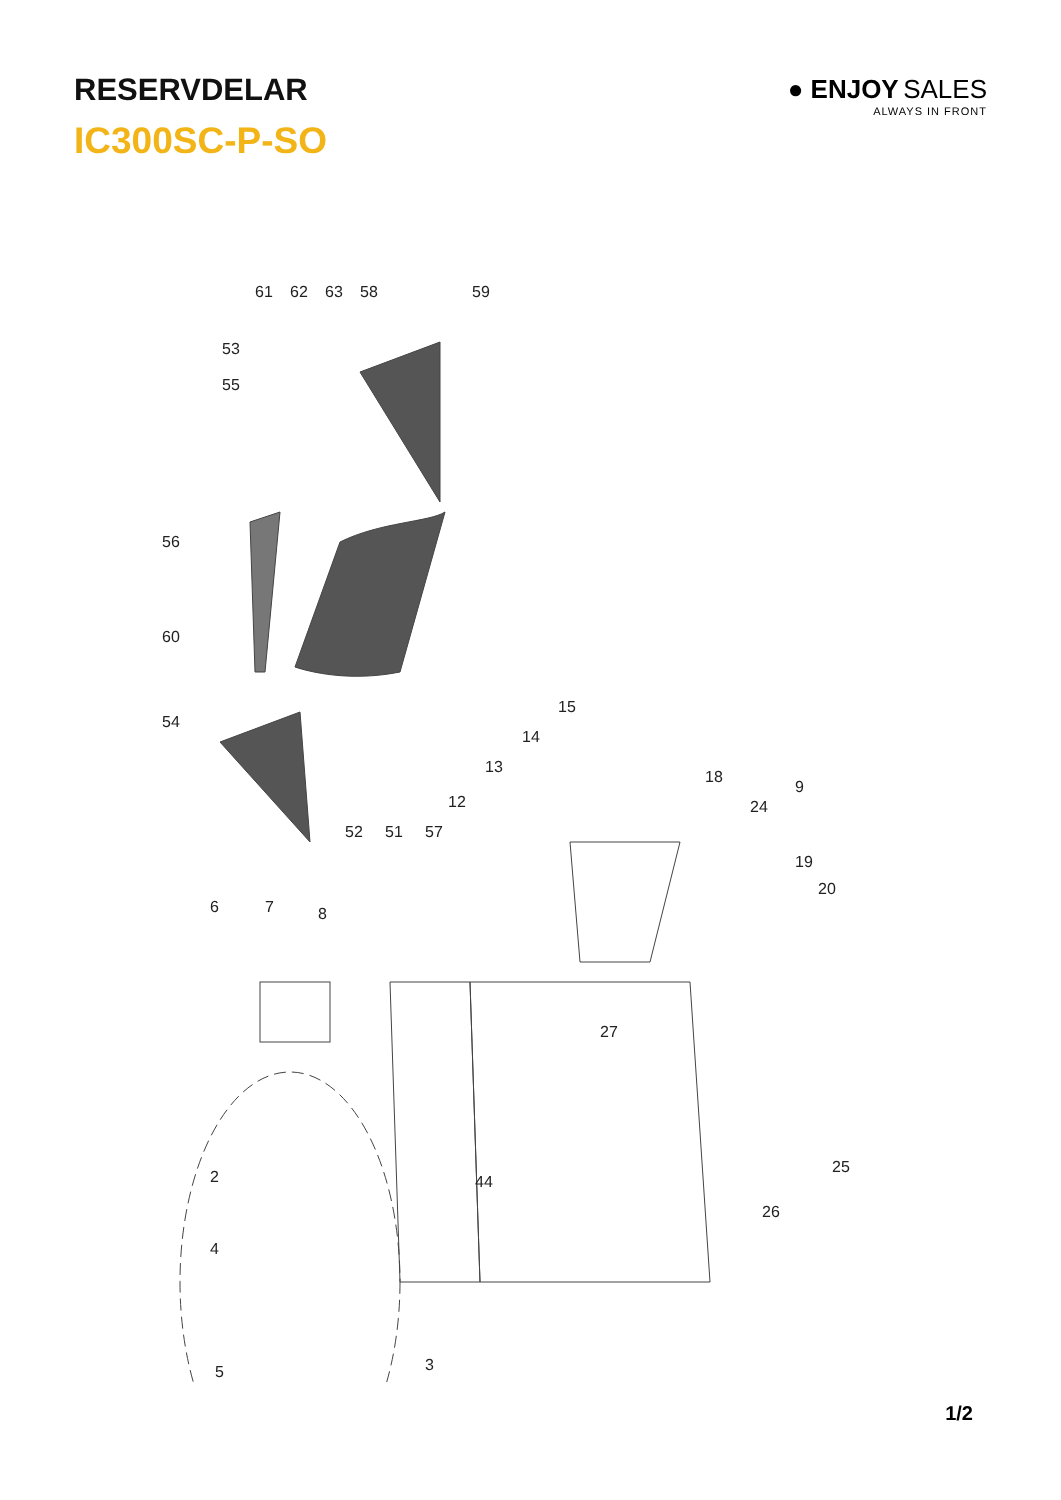RESERVDELAR
IC300SC-P-SO
● ENJOY SALES
ALWAYS IN FRONT
61
62
63
58
59
53
55
56
60
54
52
51
57
12
13
14
15
18
24
9
19
20
6
7
8
27
25
26
44
2
4
3
5
1/2